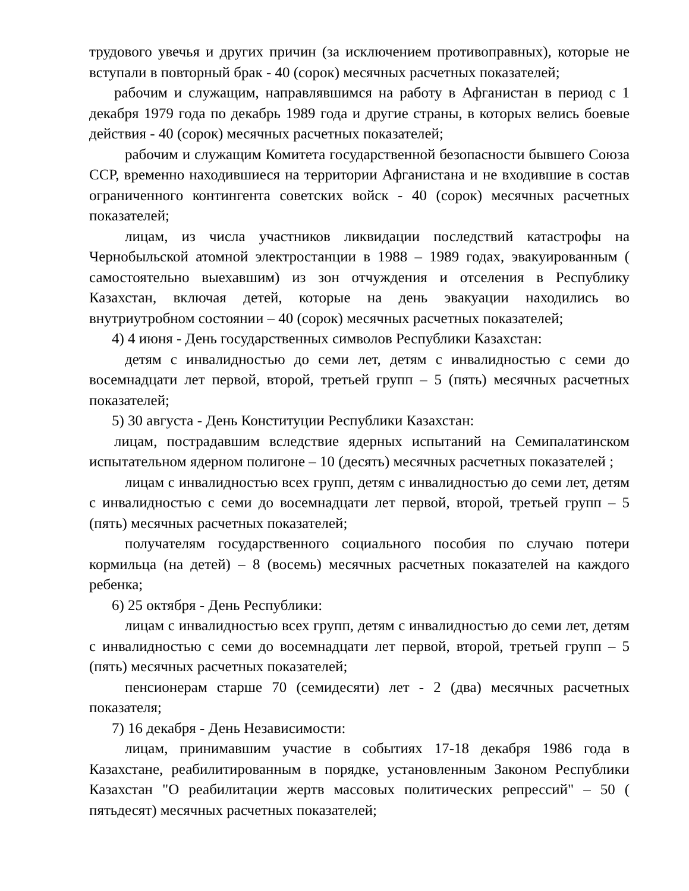трудового увечья и других причин (за исключением противоправных), которые не вступали в повторный брак - 40 (сорок) месячных расчетных показателей;
рабочим и служащим, направлявшимся на работу в Афганистан в период с 1 декабря 1979 года по декабрь 1989 года и другие страны, в которых велись боевые действия - 40 (сорок) месячных расчетных показателей;
рабочим и служащим Комитета государственной безопасности бывшего Союза ССР, временно находившиеся на территории Афганистана и не входившие в состав ограниченного контингента советских войск - 40 (сорок) месячных расчетных показателей;
лицам, из числа участников ликвидации последствий катастрофы на Чернобыльской атомной электростанции в 1988 – 1989 годах, эвакуированным ( самостоятельно выехавшим) из зон отчуждения и отселения в Республику Казахстан, включая детей, которые на день эвакуации находились во внутриутробном состоянии – 40 (сорок) месячных расчетных показателей;
4) 4 июня - День государственных символов Республики Казахстан:
детям с инвалидностью до семи лет, детям с инвалидностью с семи до восемнадцати лет первой, второй, третьей групп – 5 (пять) месячных расчетных показателей;
5) 30 августа - День Конституции Республики Казахстан:
лицам, пострадавшим вследствие ядерных испытаний на Семипалатинском испытательном ядерном полигоне – 10 (десять) месячных расчетных показателей ;
лицам с инвалидностью всех групп, детям с инвалидностью до семи лет, детям с инвалидностью с семи до восемнадцати лет первой, второй, третьей групп – 5 (пять) месячных расчетных показателей;
получателям государственного социального пособия по случаю потери кормильца (на детей) – 8 (восемь) месячных расчетных показателей на каждого ребенка;
6) 25 октября - День Республики:
лицам с инвалидностью всех групп, детям с инвалидностью до семи лет, детям с инвалидностью с семи до восемнадцати лет первой, второй, третьей групп – 5 (пять) месячных расчетных показателей;
пенсионерам старше 70 (семидесяти) лет - 2 (два) месячных расчетных показателя;
7) 16 декабря - День Независимости:
лицам, принимавшим участие в событиях 17-18 декабря 1986 года в Казахстане, реабилитированным в порядке, установленным Законом Республики Казахстан "О реабилитации жертв массовых политических репрессий" – 50 ( пятьдесят) месячных расчетных показателей;